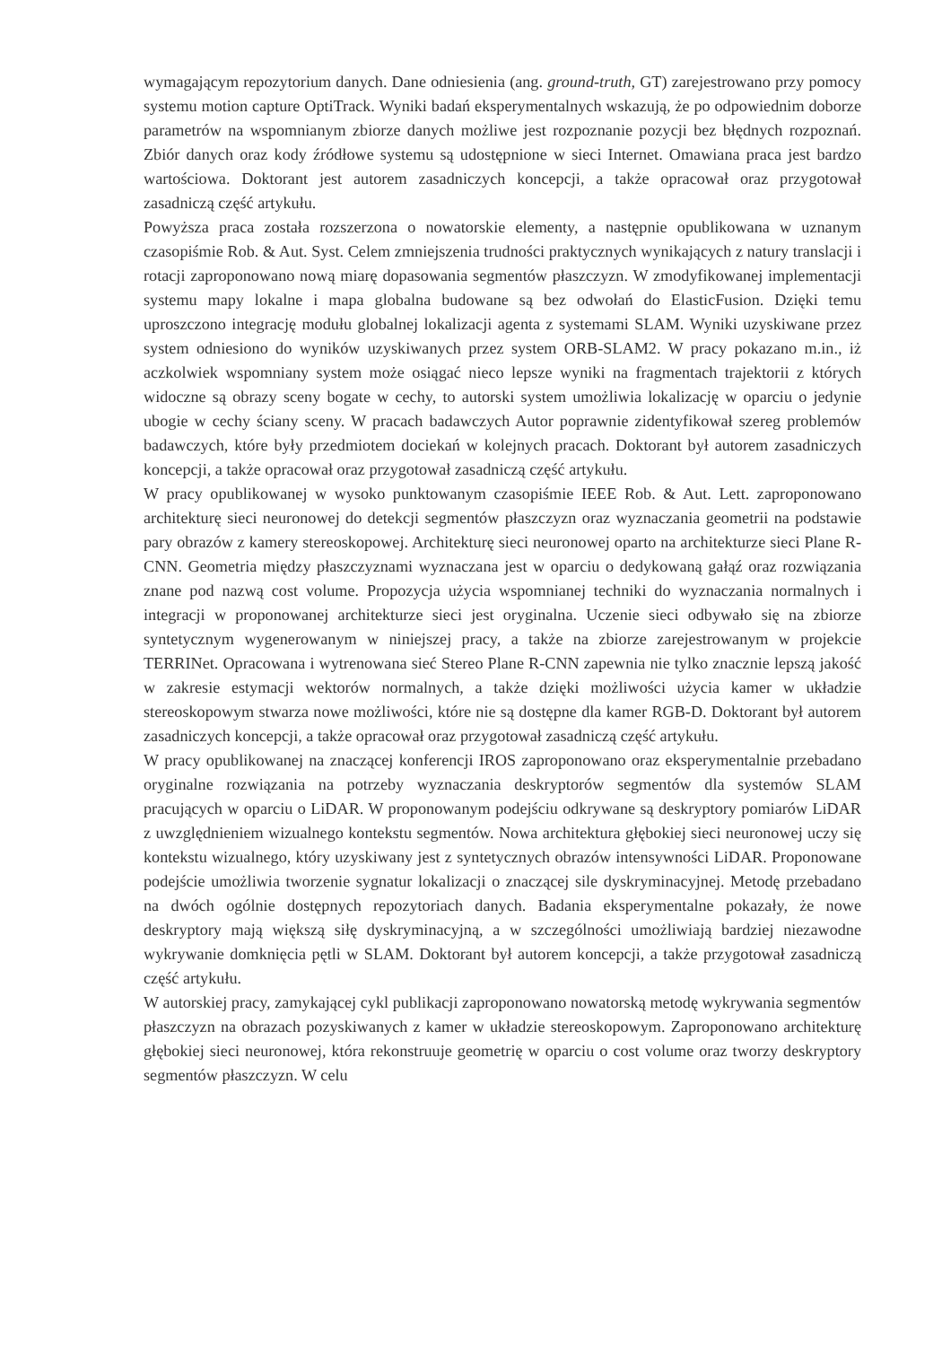wymagającym repozytorium danych. Dane odniesienia (ang. ground-truth, GT) zarejestrowano przy pomocy systemu motion capture OptiTrack. Wyniki badań eksperymentalnych wskazują, że po odpowiednim doborze parametrów na wspomnianym zbiorze danych możliwe jest rozpoznanie pozycji bez błędnych rozpoznań. Zbiór danych oraz kody źródłowe systemu są udostępnione w sieci Internet. Omawiana praca jest bardzo wartościowa. Doktorant jest autorem zasadniczych koncepcji, a także opracował oraz przygotował zasadniczą część artykułu.
Powyższa praca została rozszerzona o nowatorskie elementy, a następnie opublikowana w uznanym czasopiśmie Rob. & Aut. Syst. Celem zmniejszenia trudności praktycznych wynikających z natury translacji i rotacji zaproponowano nową miarę dopasowania segmentów płaszczyzn. W zmodyfikowanej implementacji systemu mapy lokalne i mapa globalna budowane są bez odwołań do ElasticFusion. Dzięki temu uproszczono integrację modułu globalnej lokalizacji agenta z systemami SLAM. Wyniki uzyskiwane przez system odniesiono do wyników uzyskiwanych przez system ORB-SLAM2. W pracy pokazano m.in., iż aczkolwiek wspomniany system może osiągać nieco lepsze wyniki na fragmentach trajektorii z których widoczne są obrazy sceny bogate w cechy, to autorski system umożliwia lokalizację w oparciu o jedynie ubogie w cechy ściany sceny. W pracach badawczych Autor poprawnie zidentyfikował szereg problemów badawczych, które były przedmiotem dociekań w kolejnych pracach. Doktorant był autorem zasadniczych koncepcji, a także opracował oraz przygotował zasadniczą część artykułu.
W pracy opublikowanej w wysoko punktowanym czasopiśmie IEEE Rob. & Aut. Lett. zaproponowano architekturę sieci neuronowej do detekcji segmentów płaszczyzn oraz wyznaczania geometrii na podstawie pary obrazów z kamery stereoskopowej. Architekturę sieci neuronowej oparto na architekturze sieci Plane R-CNN. Geometria między płaszczyznami wyznaczana jest w oparciu o dedykowaną gałąź oraz rozwiązania znane pod nazwą cost volume. Propozycja użycia wspomnianej techniki do wyznaczania normalnych i integracji w proponowanej architekturze sieci jest oryginalna. Uczenie sieci odbywało się na zbiorze syntetycznym wygenerowanym w niniejszej pracy, a także na zbiorze zarejestrowanym w projekcie TERRINet. Opracowana i wytrenowana sieć Stereo Plane R-CNN zapewnia nie tylko znacznie lepszą jakość w zakresie estymacji wektorów normalnych, a także dzięki możliwości użycia kamer w układzie stereoskopowym stwarza nowe możliwości, które nie są dostępne dla kamer RGB-D. Doktorant był autorem zasadniczych koncepcji, a także opracował oraz przygotował zasadniczą część artykułu.
W pracy opublikowanej na znaczącej konferencji IROS zaproponowano oraz eksperymentalnie przebadano oryginalne rozwiązania na potrzeby wyznaczania deskryptorów segmentów dla systemów SLAM pracujących w oparciu o LiDAR. W proponowanym podejściu odkrywane są deskryptory pomiarów LiDAR z uwzględnieniem wizualnego kontekstu segmentów. Nowa architektura głębokiej sieci neuronowej uczy się kontekstu wizualnego, który uzyskiwany jest z syntetycznych obrazów intensywności LiDAR. Proponowane podejście umożliwia tworzenie sygnatur lokalizacji o znaczącej sile dyskryminacyjnej. Metodę przebadano na dwóch ogólnie dostępnych repozytoriach danych. Badania eksperymentalne pokazały, że nowe deskryptory mają większą siłę dyskryminacyjną, a w szczególności umożliwiają bardziej niezawodne wykrywanie domknięcia pętli w SLAM. Doktorant był autorem koncepcji, a także przygotował zasadniczą część artykułu.
W autorskiej pracy, zamykającej cykl publikacji zaproponowano nowatorską metodę wykrywania segmentów płaszczyzn na obrazach pozyskiwanych z kamer w układzie stereoskopowym. Zaproponowano architekturę głębokiej sieci neuronowej, która rekonstruuje geometrię w oparciu o cost volume oraz tworzy deskryptory segmentów płaszczyzn. W celu